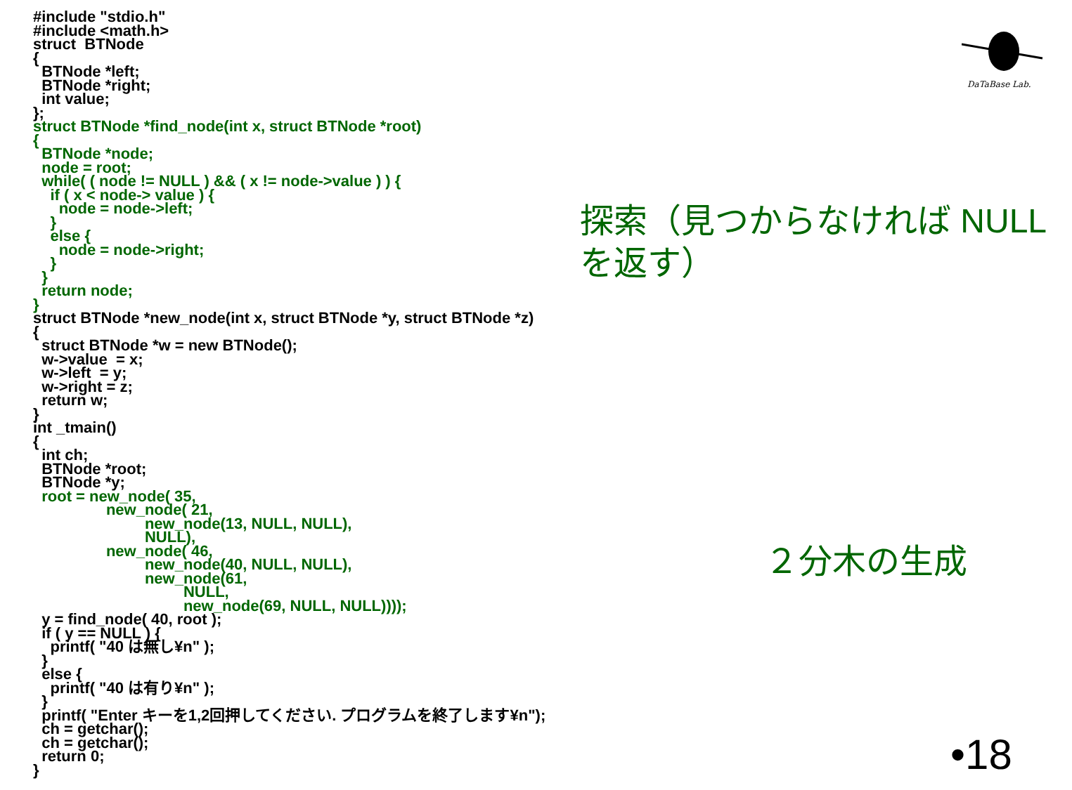DaTaBase Lab.
#include "stdio.h" #include <math.h> struct BTNode { BTNode *left; BTNode *right; int value; }; struct BTNode *find_node(int x, struct BTNode *root) { BTNode *node; node = root; while( ( node != NULL ) && ( x != node->value ) ) { if ( x < node-> value ) { node = node->left; } else { node = node->right; } } return node; } struct BTNode *new_node(int x, struct BTNode *y, struct BTNode *z) { struct BTNode *w = new BTNode(); w->value = x; w->left = y; w->right = z; return w; } int _tmain() { int ch; BTNode *root; BTNode *y; root = new_node( 35, new_node( 21, new_node(13, NULL, NULL), NULL), new_node( 46, new_node(40, NULL, NULL), new_node(61, NULL, new_node(69, NULL, NULL)))); y = find_node( 40, root ); if ( y == NULL ) { printf( "40 は無し¥n" ); } else { printf( "40 は有り¥n" ); } printf( "Enter キーを1,2回押してください. プログラムを終了します¥n"); ch = getchar(); ch = getchar(); return 0; }
探索（見つからなければ NULL を返す）
２分木の生成
•18